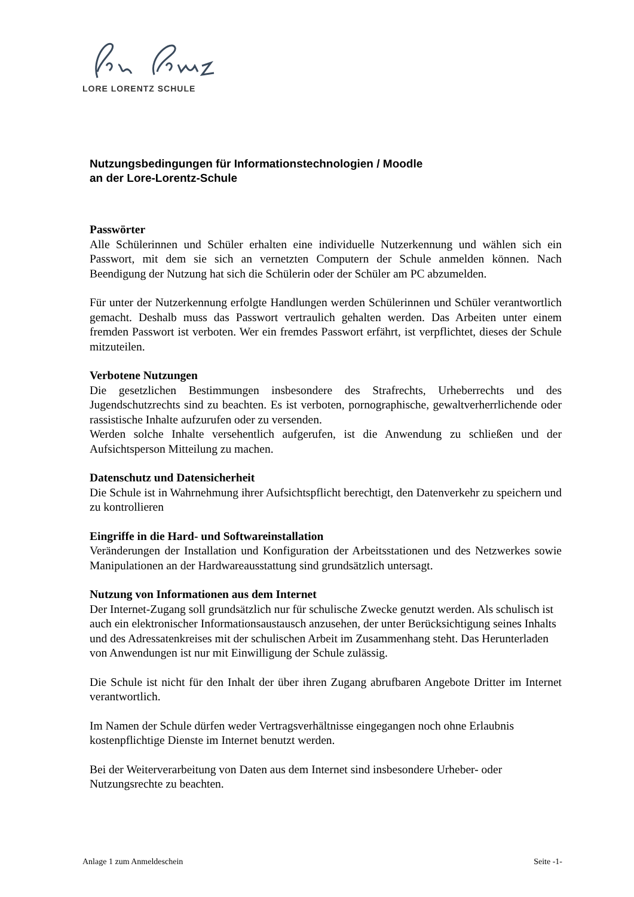LORE LORENTZ SCHULE
Nutzungsbedingungen für Informationstechnologien / Moodle
an der Lore-Lorentz-Schule
Passwörter
Alle Schülerinnen und Schüler erhalten eine individuelle Nutzerkennung und wählen sich ein Passwort, mit dem sie sich an vernetzten Computern der Schule anmelden können. Nach Beendigung der Nutzung hat sich die Schülerin oder der Schüler am PC abzumelden.
Für unter der Nutzerkennung erfolgte Handlungen werden Schülerinnen und Schüler verantwortlich gemacht. Deshalb muss das Passwort vertraulich gehalten werden. Das Arbeiten unter einem fremden Passwort ist verboten. Wer ein fremdes Passwort erfährt, ist verpflichtet, dieses der Schule mitzuteilen.
Verbotene Nutzungen
Die gesetzlichen Bestimmungen insbesondere des Strafrechts, Urheberrechts und des Jugendschutzrechts sind zu beachten. Es ist verboten, pornographische, gewaltverherrlichende oder rassistische Inhalte aufzurufen oder zu versenden.
Werden solche Inhalte versehentlich aufgerufen, ist die Anwendung zu schließen und der Aufsichtsperson Mitteilung zu machen.
Datenschutz und Datensicherheit
Die Schule ist in Wahrnehmung ihrer Aufsichtspflicht berechtigt, den Datenverkehr zu speichern und zu kontrollieren
Eingriffe in die Hard- und Softwareinstallation
Veränderungen der Installation und Konfiguration der Arbeitsstationen und des Netzwerkes sowie Manipulationen an der Hardwareausstattung sind grundsätzlich untersagt.
Nutzung von Informationen aus dem Internet
Der Internet-Zugang soll grundsätzlich nur für schulische Zwecke genutzt werden. Als schulisch ist auch ein elektronischer Informationsaustausch anzusehen, der unter Berücksichtigung seines Inhalts und des Adressatenkreises mit der schulischen Arbeit im Zusammenhang steht. Das Herunterladen von Anwendungen ist nur mit Einwilligung der Schule zulässig.
Die Schule ist nicht für den Inhalt der über ihren Zugang abrufbaren Angebote Dritter im Internet verantwortlich.
Im Namen der Schule dürfen weder Vertragsverhältnisse eingegangen noch ohne Erlaubnis kostenpflichtige Dienste im Internet benutzt werden.
Bei der Weiterverarbeitung von Daten aus dem Internet sind insbesondere Urheber- oder Nutzungsrechte zu beachten.
Anlage 1 zum Anmeldeschein Seite -1-